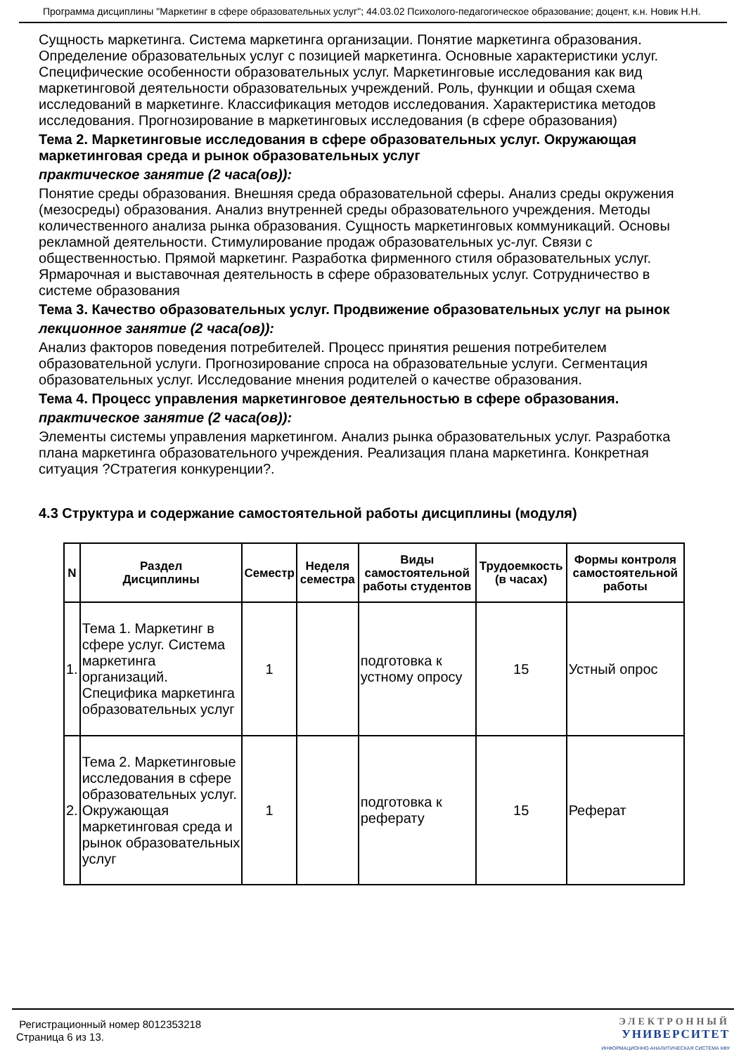Программа дисциплины "Маркетинг в сфере образовательных услуг"; 44.03.02 Психолого-педагогическое образование; доцент, к.н. Новик Н.Н.
Сущность маркетинга. Система маркетинга организации. Понятие маркетинга образования. Определение образовательных услуг с позицией маркетинга. Основные характеристики услуг. Специфические особенности образовательных услуг. Маркетинговые исследования как вид маркетинговой деятельности образовательных учреждений. Роль, функции и общая схема исследований в маркетинге. Классификация методов исследования. Характеристика методов исследования. Прогнозирование в маркетинговых исследования (в сфере образования)
Тема 2. Маркетинговые исследования в сфере образовательных услуг. Окружающая маркетинговая среда и рынок образовательных услуг
практическое занятие (2 часа(ов)):
Понятие среды образования. Внешняя среда образовательной сферы. Анализ среды окружения (мезосреды) образования. Анализ внутренней среды образовательного учреждения. Методы количественного анализа рынка образования. Сущность маркетинговых коммуникаций. Основы рекламной деятельности. Стимулирование продаж образовательных ус-луг. Связи с общественностью. Прямой маркетинг. Разработка фирменного стиля образовательных услуг. Ярмарочная и выставочная деятельность в сфере образовательных услуг. Сотрудничество в системе образования
Тема 3. Качество образовательных услуг. Продвижение образовательных услуг на рынок
лекционное занятие (2 часа(ов)):
Анализ факторов поведения потребителей. Процесс принятия решения потребителем образовательной услуги. Прогнозирование спроса на образовательные услуги. Сегментация образовательных услуг. Исследование мнения родителей о качестве образования.
Тема 4. Процесс управления маркетинговое деятельностью в сфере образования.
практическое занятие (2 часа(ов)):
Элементы системы управления маркетингом. Анализ рынка образовательных услуг. Разработка плана маркетинга образовательного учреждения. Реализация плана маркетинга. Конкретная ситуация ?Стратегия конкуренции?.
4.3 Структура и содержание самостоятельной работы дисциплины (модуля)
| N | Раздел Дисциплины | Семестр | Неделя семестра | Виды самостоятельной работы студентов | Трудоемкость (в часах) | Формы контроля самостоятельной работы |
| --- | --- | --- | --- | --- | --- | --- |
| 1. | Тема 1. Маркетинг в сфере услуг. Система маркетинга организаций. Специфика маркетинга образовательных услуг | 1 | | подготовка к устному опросу | 15 | Устный опрос |
| 2. | Тема 2. Маркетинговые исследования в сфере образовательных услуг. Окружающая маркетинговая среда и рынок образовательных услуг | 1 | | подготовка к реферату | 15 | Реферат |
Регистрационный номер 8012353218
Страница 6 из 13.
ЭЛЕКТРОННЫЙ
УНИВЕРСИТЕТ
ИНФОРМАЦИОННО-АНАЛИТИЧЕСКАЯ СИСТЕМА КФУ